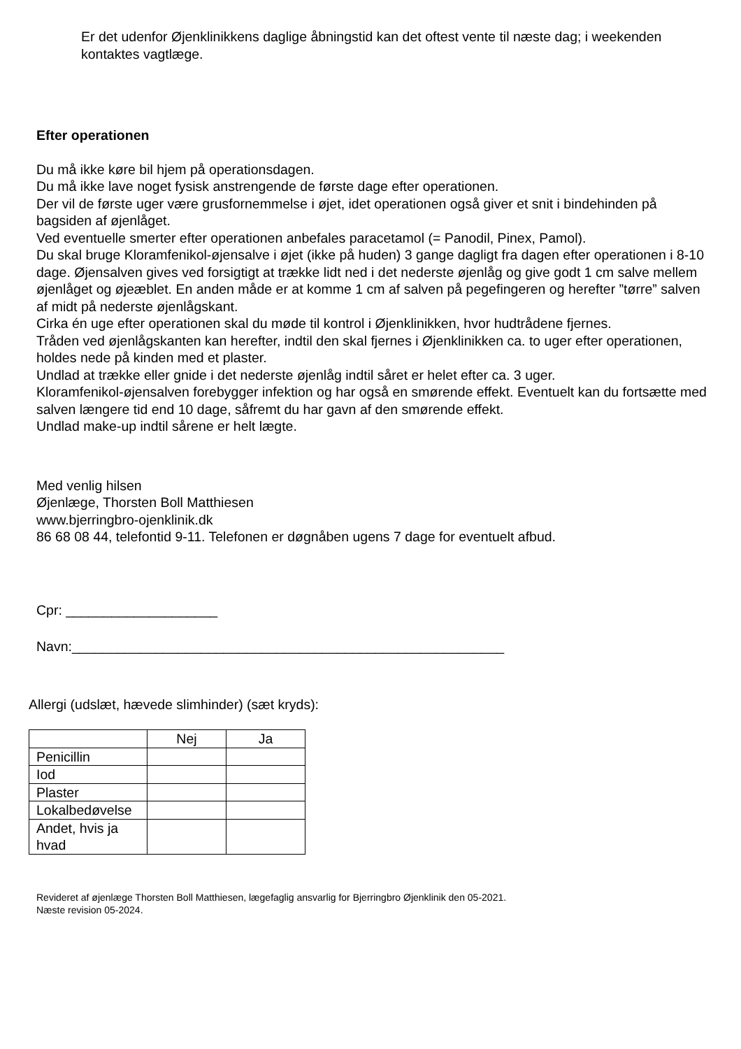Er det udenfor Øjenklinikkens daglige åbningstid kan det oftest vente til næste dag; i weekenden kontaktes vagtlæge.
Efter operationen
Du må ikke køre bil hjem på operationsdagen.
Du må ikke lave noget fysisk anstrengende de første dage efter operationen.
Der vil de første uger være grusfornemmelse i øjet, idet operationen også giver et snit i bindehinden på bagsiden af øjenlåget.
Ved eventuelle smerter efter operationen anbefales paracetamol (= Panodil, Pinex, Pamol).
Du skal bruge Kloramfenikol-øjensalve i øjet (ikke på huden) 3 gange dagligt fra dagen efter operationen i 8-10 dage. Øjensalven gives ved forsigtigt at trække lidt ned i det nederste øjenlåg og give godt 1 cm salve mellem øjenlåget og øjeæblet. En anden måde er at komme 1 cm af salven på pegefingeren og herefter ”tørre” salven af midt på nederste øjenlågskant.
Cirka én uge efter operationen skal du møde til kontrol i Øjenklinikken, hvor hudtrådene fjernes.
Tråden ved øjenlågskanten kan herefter, indtil den skal fjernes i Øjenklinikken ca. to uger efter operationen, holdes nede på kinden med et plaster.
Undlad at trække eller gnide i det nederste øjenlåg indtil såret er helet efter ca. 3 uger.
Kloramfenikol-øjensalven forebygger infektion og har også en smørende effekt. Eventuelt kan du fortsætte med salven længere tid end 10 dage, såfremt du har gavn af den smørende effekt.
Undlad make-up indtil sårene er helt lægte.
Med venlig hilsen
Øjenlæge, Thorsten Boll Matthiesen
www.bjerringbro-ojenklinik.dk
86 68 08 44, telefontid 9-11. Telefonen er døgnåben ugens 7 dage for eventuelt afbud.
Cpr: ____________________
Navn:_________________________________________________________
Allergi (udslæt, hævede slimhinder) (sæt kryds):
| | Nej | Ja |
| Penicillin | | |
| Iod | | |
| Plaster | | |
| Lokalbedøvelse | | |
| Andet, hvis ja hvad | | |
Revideret af øjenlæge Thorsten Boll Matthiesen, lægefaglig ansvarlig for Bjerringbro Øjenklinik den 05-2021.
Næste revision 05-2024.